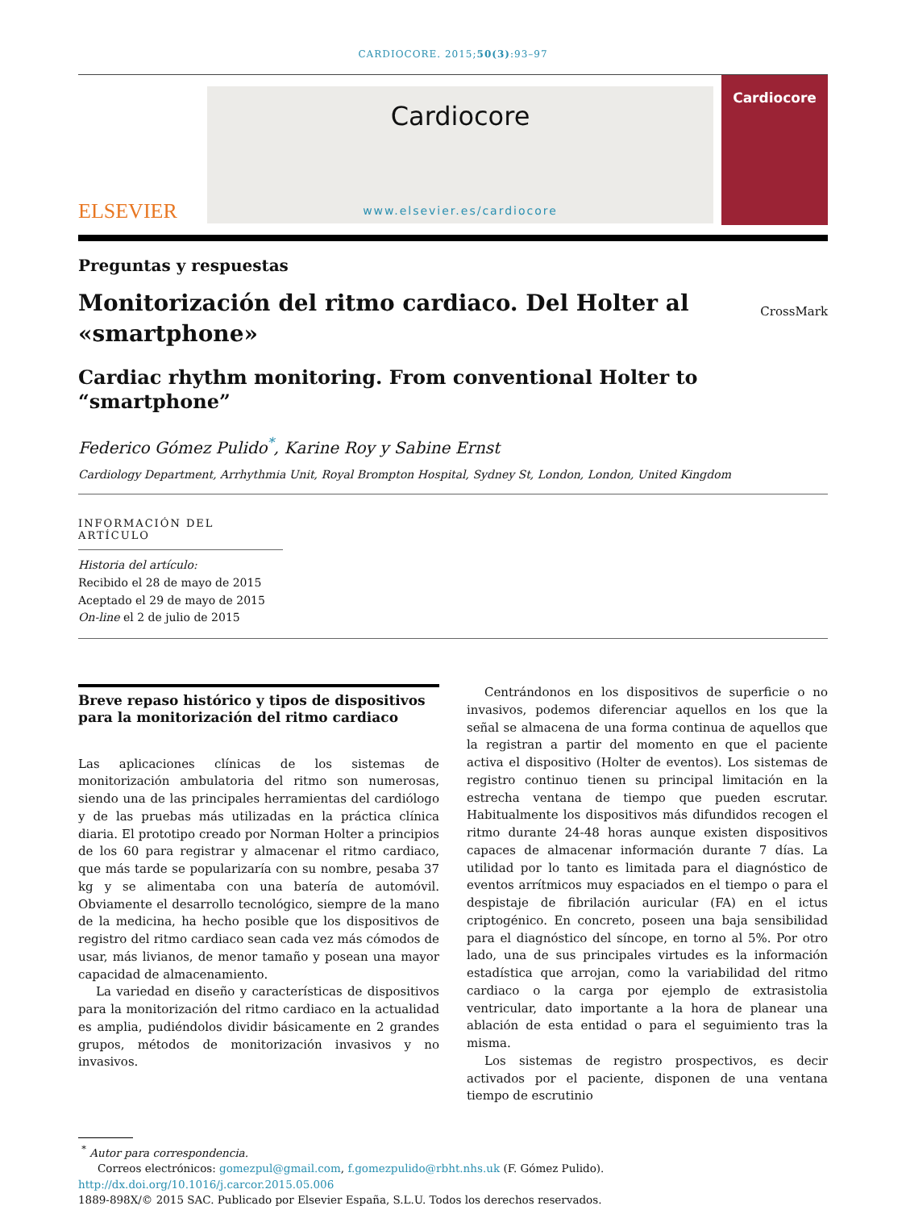CARDIOCORE. 2015;50(3):93–97
ELSEVIER
Cardiocore
www.elsevier.es/cardiocore
Cardiocore
Preguntas y respuestas
Monitorización del ritmo cardiaco. Del Holter al
«smartphone»
CrossMark
Cardiac rhythm monitoring. From conventional Holter to
“smartphone”
Federico Gómez Pulido<sup>*</sup>, Karine Roy y Sabine Ernst
Cardiology Department, Arrhythmia Unit, Royal Brompton Hospital, Sydney St, London, London, United Kingdom
INFORMACIÓN DEL ARTÍCULO
Historia del artículo:
Recibido el 28 de mayo de 2015
Aceptado el 29 de mayo de 2015
On-line el 2 de julio de 2015
Breve repaso histórico y tipos de dispositivos para la monitorización del ritmo cardiaco
Las aplicaciones clínicas de los sistemas de monitorización ambulatoria del ritmo son numerosas, siendo una de las principales herramientas del cardiólogo y de las pruebas más utilizadas en la práctica clínica diaria. El prototipo creado por Norman Holter a principios de los 60 para registrar y almacenar el ritmo cardiaco, que más tarde se popularizaría con su nombre, pesaba 37 kg y se alimentaba con una batería de automóvil. Obviamente el desarrollo tecnológico, siempre de la mano de la medicina, ha hecho posible que los dispositivos de registro del ritmo cardiaco sean cada vez más cómodos de usar, más livianos, de menor tamaño y posean una mayor capacidad de almacenamiento.
La variedad en diseño y características de dispositivos para la monitorización del ritmo cardiaco en la actualidad es amplia, pudiéndolos dividir básicamente en 2 grandes grupos, métodos de monitorización invasivos y no invasivos.
Centrándonos en los dispositivos de superficie o no invasivos, podemos diferenciar aquellos en los que la señal se almacena de una forma continua de aquellos que la registran a partir del momento en que el paciente activa el dispositivo (Holter de eventos). Los sistemas de registro continuo tienen su principal limitación en la estrecha ventana de tiempo que pueden escrutar. Habitualmente los dispositivos más difundidos recogen el ritmo durante 24-48 horas aunque existen dispositivos capaces de almacenar información durante 7 días. La utilidad por lo tanto es limitada para el diagnóstico de eventos arrítmicos muy espaciados en el tiempo o para el despistaje de fibrilación auricular (FA) en el ictus criptogénico. En concreto, poseen una baja sensibilidad para el diagnóstico del síncope, en torno al 5%. Por otro lado, una de sus principales virtudes es la información estadística que arrojan, como la variabilidad del ritmo cardiaco o la carga por ejemplo de extrasistolia ventricular, dato importante a la hora de planear una ablación de esta entidad o para el seguimiento tras la misma.
Los sistemas de registro prospectivos, es decir activados por el paciente, disponen de una ventana tiempo de escrutinio
<sup>*</sup> Autor para correspondencia.
Correos electrónicos: gomezpul@gmail.com, f.gomezpulido@rbht.nhs.uk (F. Gómez Pulido).
http://dx.doi.org/10.1016/j.carcor.2015.05.006
1889-898X/© 2015 SAC. Publicado por Elsevier España, S.L.U. Todos los derechos reservados.